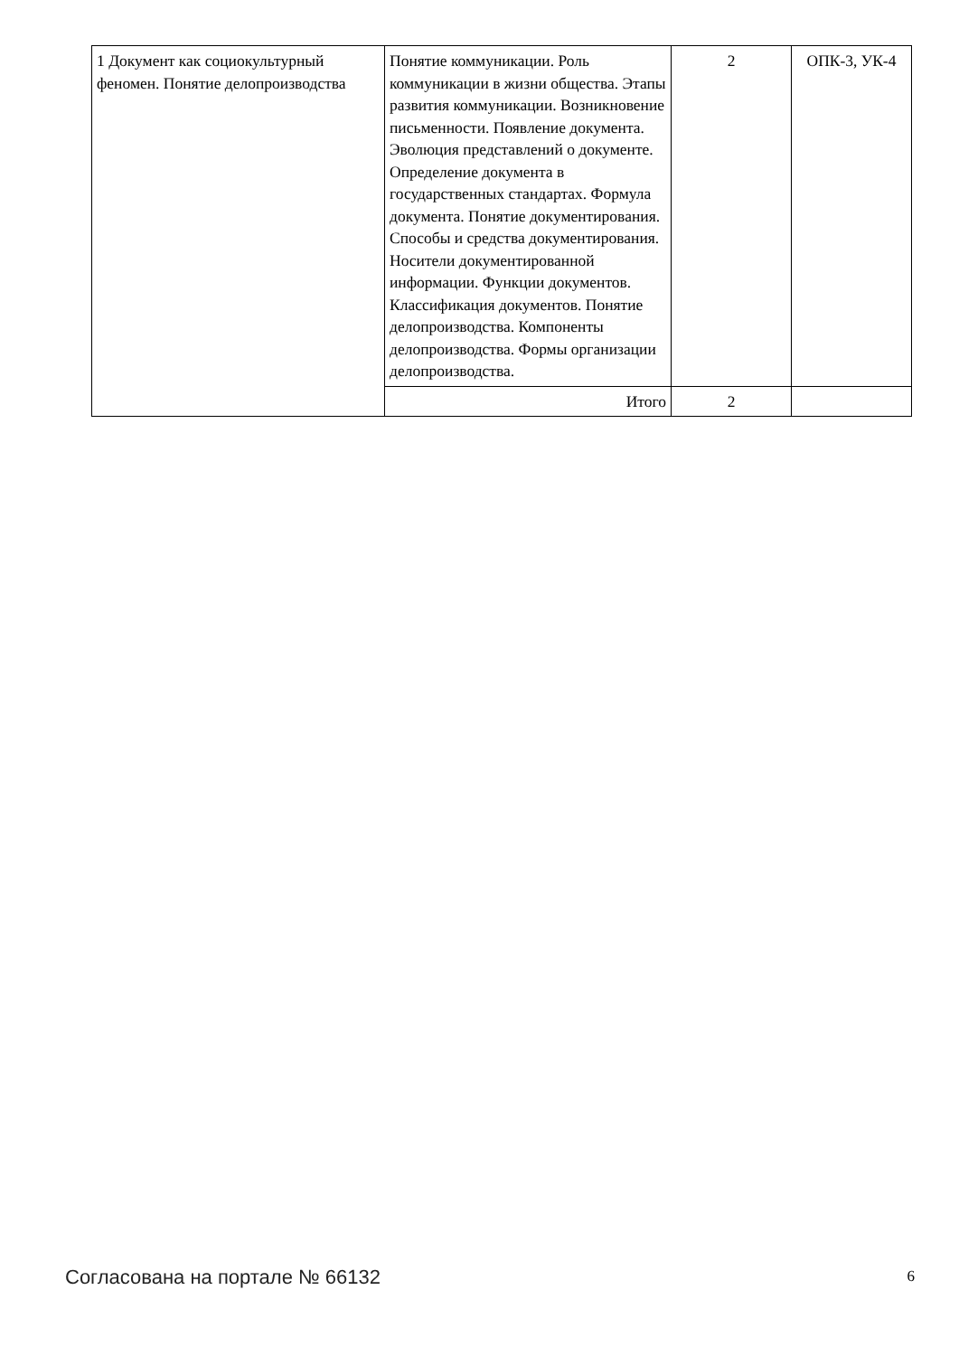| 1 Документ как социокультурный феномен. Понятие делопроизводства | Понятие коммуникации. Роль коммуникации в жизни общества. Этапы развития коммуникации. Возникновение письменности. Появление документа. Эволюция представлений о документе. Определение документа в государственных стандартах. Формула документа. Понятие документирования. Способы и средства документирования. Носители документированной информации. Функции документов. Классификация документов. Понятие делопроизводства. Компоненты делопроизводства. Формы организации делопроизводства. | 2 | ОПК-3, УК-4 |
| | Итого | 2 | |
Согласована на портале № 66132 6